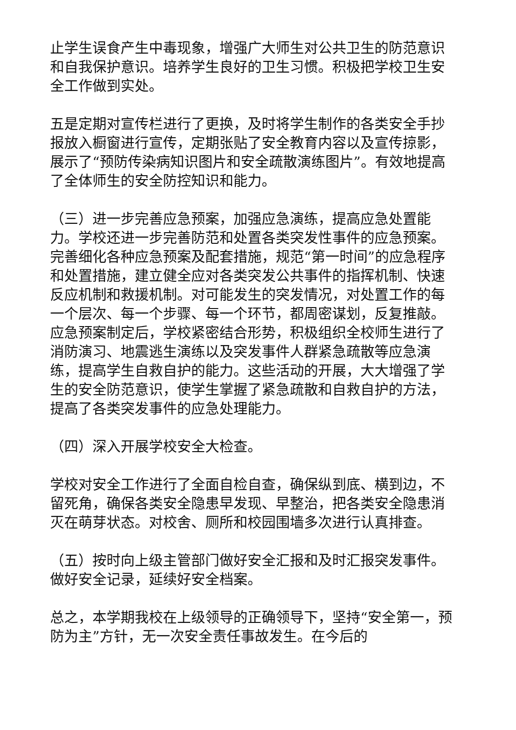止学生误食产生中毒现象，增强广大师生对公共卫生的防范意识和自我保护意识。培养学生良好的卫生习惯。积极把学校卫生安全工作做到实处。
五是定期对宣传栏进行了更换，及时将学生制作的各类安全手抄报放入橱窗进行宣传，定期张贴了安全教育内容以及宣传掠影，展示了“预防传染病知识图片和安全疏散演练图片”。有效地提高了全体师生的安全防控知识和能力。
（三）进一步完善应急预案，加强应急演练，提高应急处置能力。学校还进一步完善防范和处置各类突发性事件的应急预案。完善细化各种应急预案及配套措施，规范“第一时间”的应急程序和处置措施，建立健全应对各类突发公共事件的指挥机制、快速反应机制和救援机制。对可能发生的突发情况，对处置工作的每一个层次、每一个步骤、每一个环节，都周密谋划，反复推敲。应急预案制定后，学校紧密结合形势，积极组织全校师生进行了消防演习、地震逃生演练以及突发事件人群紧急疏散等应急演练，提高学生自救自护的能力。这些活动的开展，大大增强了学生的安全防范意识，使学生掌握了紧急疏散和自救自护的方法，提高了各类突发事件的应急处理能力。
（四）深入开展学校安全大检查。
学校对安全工作进行了全面自检自查，确保纵到底、横到边，不留死角，确保各类安全隐患早发现、早整治，把各类安全隐患消灭在萌芽状态。对校舍、厕所和校园围墙多次进行认真排查。
（五）按时向上级主管部门做好安全汇报和及时汇报突发事件。做好安全记录，延续好安全档案。
总之，本学期我校在上级领导的正确领导下，坚持“安全第一，预防为主”方针，无一次安全责任事故发生。在今后的